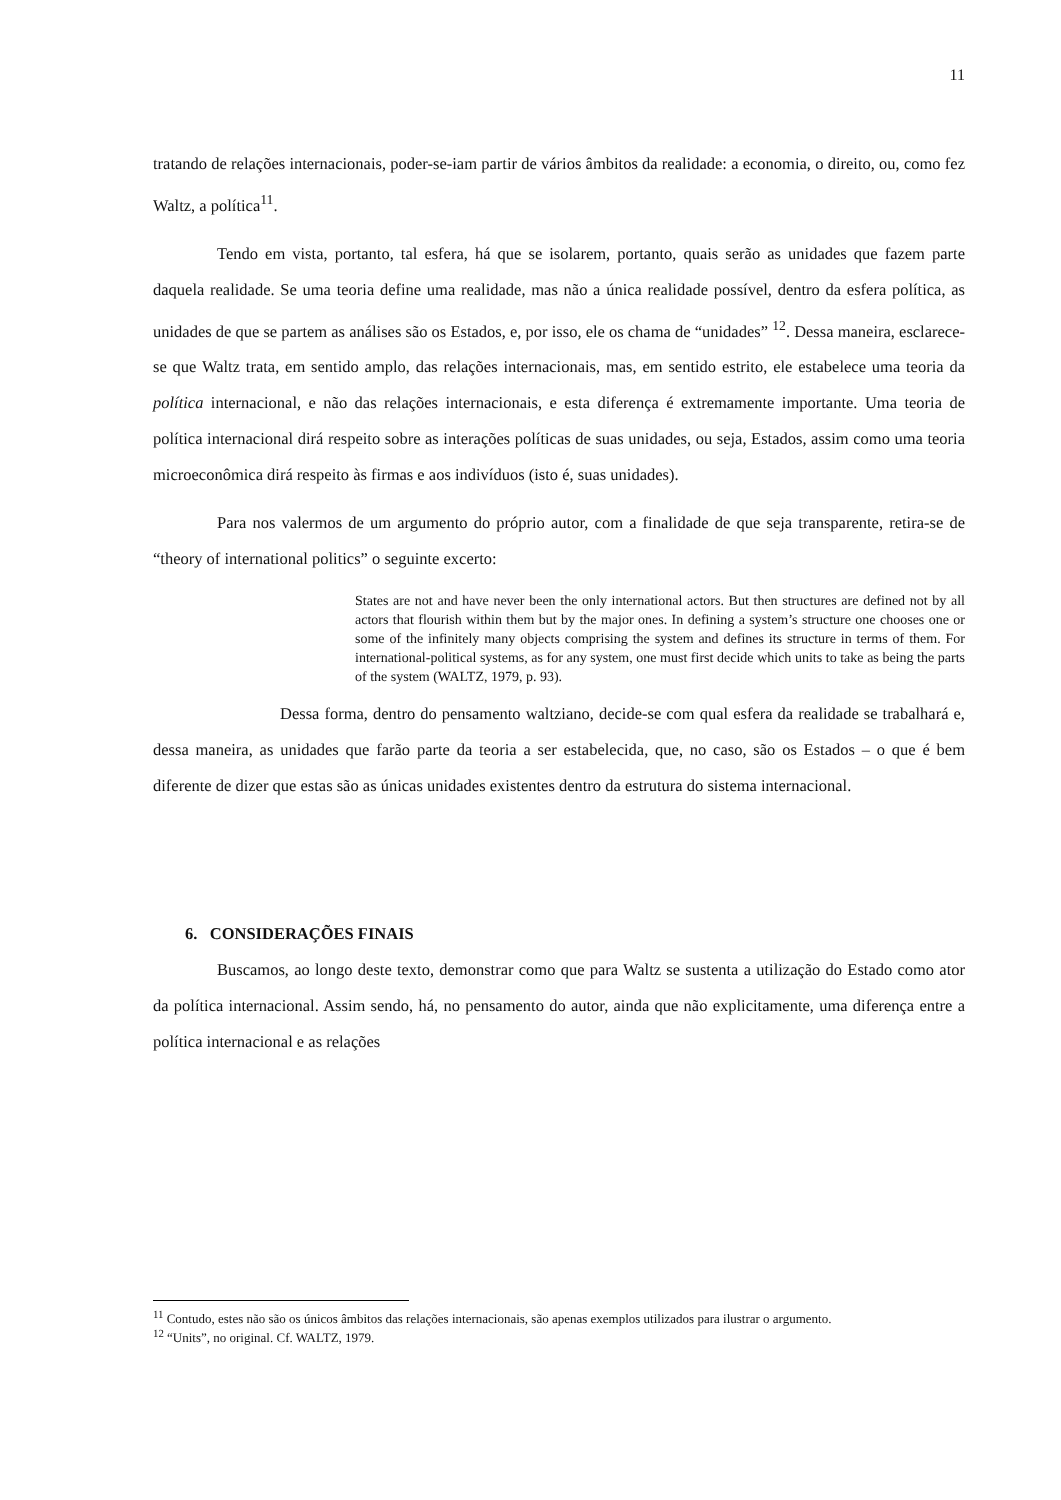11
tratando de relações internacionais, poder-se-iam partir de vários âmbitos da realidade: a economia, o direito, ou, como fez Waltz, a política<sup>11</sup>.
Tendo em vista, portanto, tal esfera, há que se isolarem, portanto, quais serão as unidades que fazem parte daquela realidade. Se uma teoria define uma realidade, mas não a única realidade possível, dentro da esfera política, as unidades de que se partem as análises são os Estados, e, por isso, ele os chama de “unidades” <sup>12</sup>. Dessa maneira, esclarece-se que Waltz trata, em sentido amplo, das relações internacionais, mas, em sentido estrito, ele estabelece uma teoria da política internacional, e não das relações internacionais, e esta diferença é extremamente importante. Uma teoria de política internacional dirá respeito sobre as interações políticas de suas unidades, ou seja, Estados, assim como uma teoria microeconômica dirá respeito às firmas e aos indivíduos (isto é, suas unidades).
Para nos valermos de um argumento do próprio autor, com a finalidade de que seja transparente, retira-se de “theory of international politics” o seguinte excerto:
States are not and have never been the only international actors. But then structures are defined not by all actors that flourish within them but by the major ones. In defining a system’s structure one chooses one or some of the infinitely many objects comprising the system and defines its structure in terms of them. For international-political systems, as for any system, one must first decide which units to take as being the parts of the system (WALTZ, 1979, p. 93).
Dessa forma, dentro do pensamento waltziano, decide-se com qual esfera da realidade se trabalhará e, dessa maneira, as unidades que farão parte da teoria a ser estabelecida, que, no caso, são os Estados – o que é bem diferente de dizer que estas são as únicas unidades existentes dentro da estrutura do sistema internacional.
6. CONSIDERAÇÕES FINAIS
Buscamos, ao longo deste texto, demonstrar como que para Waltz se sustenta a utilização do Estado como ator da política internacional. Assim sendo, há, no pensamento do autor, ainda que não explicitamente, uma diferença entre a política internacional e as relações
<sup>11</sup> Contudo, estes não são os únicos âmbitos das relações internacionais, são apenas exemplos utilizados para ilustrar o argumento.
<sup>12</sup> “Units”, no original. Cf. WALTZ, 1979.